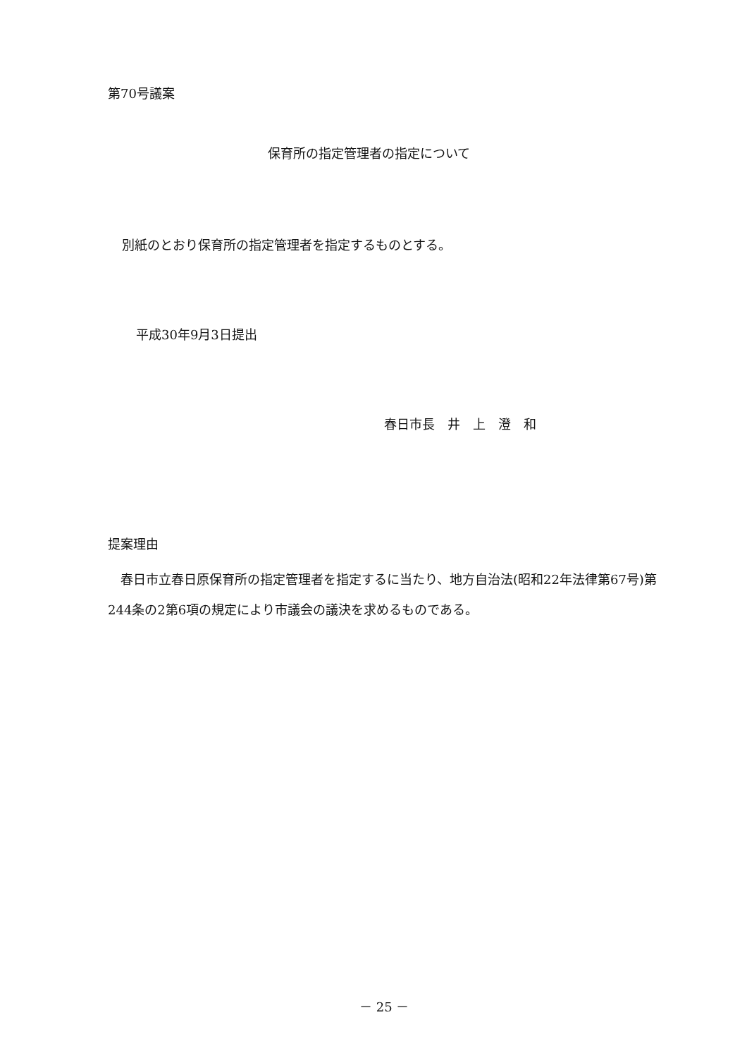第70号議案
保育所の指定管理者の指定について
別紙のとおり保育所の指定管理者を指定するものとする。
平成30年9月3日提出
春日市長　井　上　澄　和
提案理由
　春日市立春日原保育所の指定管理者を指定するに当たり、地方自治法(昭和22年法律第67号)第244条の2第6項の規定により市議会の議決を求めるものである。
－ 25 －